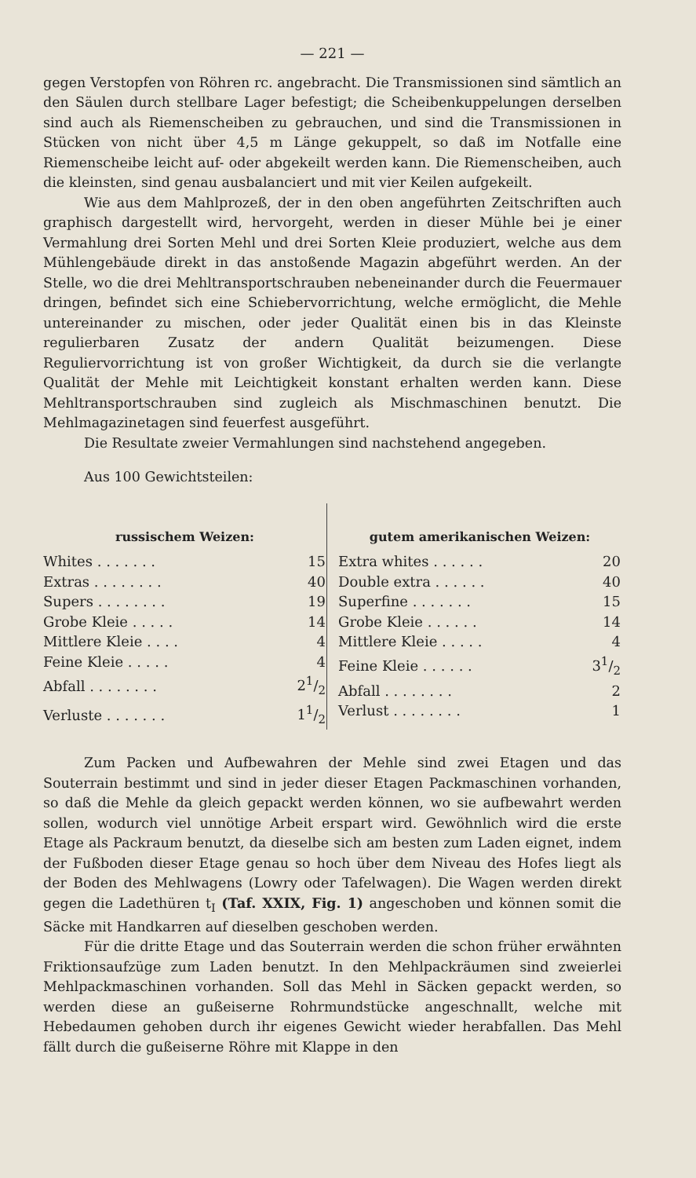— 221 —
gegen Verstopfen von Röhren rc. angebracht. Die Transmissionen sind sämtlich an den Säulen durch stellbare Lager befestigt; die Scheibenkuppelungen derselben sind auch als Riemenscheiben zu gebrauchen, und sind die Transmissionen in Stücken von nicht über 4,5 m Länge gekuppelt, so daß im Notfalle eine Riemenscheibe leicht auf- oder abgekeilt werden kann. Die Riemenscheiben, auch die kleinsten, sind genau ausbalanciert und mit vier Keilen aufgekeilt.
Wie aus dem Mahlprozeß, der in den oben angeführten Zeitschriften auch graphisch dargestellt wird, hervorgeht, werden in dieser Mühle bei je einer Vermahlung drei Sorten Mehl und drei Sorten Kleie produziert, welche aus dem Mühlengebäude direkt in das anstoßende Magazin abgeführt werden. An der Stelle, wo die drei Mehltransportschrauben nebeneinander durch die Feuermauer dringen, befindet sich eine Schiebervorrichtung, welche ermöglicht, die Mehle untereinander zu mischen, oder jeder Qualität einen bis in das Kleinste regulierbaren Zusatz der andern Qualität beizumengen. Diese Reguliervorrichtung ist von großer Wichtigkeit, da durch sie die verlangte Qualität der Mehle mit Leichtigkeit konstant erhalten werden kann. Diese Mehltransportschrauben sind zugleich als Mischmaschinen benutzt. Die Mehlmagazinetagen sind feuerfest ausgeführt.
Die Resultate zweier Vermahlungen sind nachstehend angegeben.
Aus 100 Gewichtsteilen:
russischem Weizen:
| Whites . . . . . . . | 15 |
| Extras . . . . . . . . | 40 |
| Supers . . . . . . . . | 19 |
| Grobe Kleie . . . . . | 14 |
| Mittlere Kleie . . . . | 4 |
| Feine Kleie . . . . . | 4 |
| Abfall . . . . . . . . | 21/2 |
| Verluste . . . . . . . | 11/2 |
gutem amerikanischen Weizen:
| Extra whites . . . . . . | 20 |
| Double extra . . . . . . | 40 |
| Superfine . . . . . . . | 15 |
| Grobe Kleie . . . . . . | 14 |
| Mittlere Kleie . . . . . | 4 |
| Feine Kleie . . . . . . | 31/2 |
| Abfall . . . . . . . . | 2 |
| Verlust . . . . . . . . | 1 |
Zum Packen und Aufbewahren der Mehle sind zwei Etagen und das Souterrain bestimmt und sind in jeder dieser Etagen Packmaschinen vorhanden, so daß die Mehle da gleich gepackt werden können, wo sie aufbewahrt werden sollen, wodurch viel unnötige Arbeit erspart wird. Gewöhnlich wird die erste Etage als Packraum benutzt, da dieselbe sich am besten zum Laden eignet, indem der Fußboden dieser Etage genau so hoch über dem Niveau des Hofes liegt als der Boden des Mehlwagens (Lowry oder Tafelwagen). Die Wagen werden direkt gegen die Ladethüren t<sub>I</sub> (Taf. XXIX, Fig. 1) angeschoben und können somit die Säcke mit Handkarren auf dieselben geschoben werden.
Für die dritte Etage und das Souterrain werden die schon früher erwähnten Friktionsaufzüge zum Laden benutzt. In den Mehlpackräumen sind zweierlei Mehlpackmaschinen vorhanden. Soll das Mehl in Säcken gepackt werden, so werden diese an gußeiserne Rohrmundstücke angeschnallt, welche mit Hebedaumen gehoben durch ihr eigenes Gewicht wieder herabfallen. Das Mehl fällt durch die gußeiserne Röhre mit Klappe in den